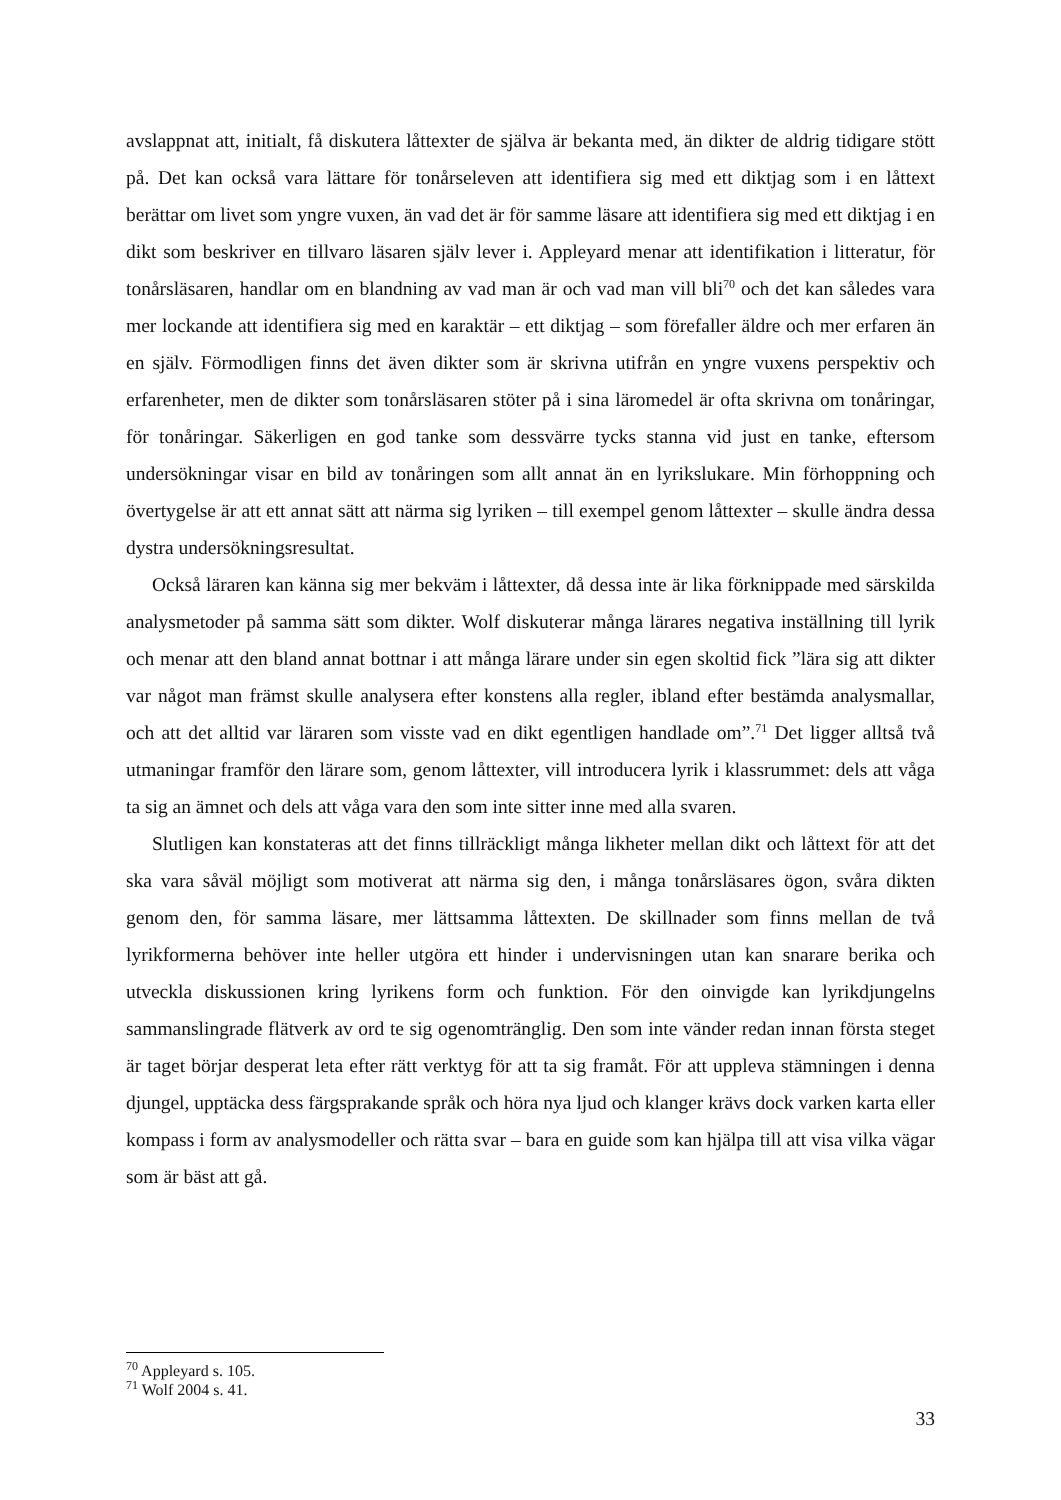avslappnat att, initialt, få diskutera låttexter de själva är bekanta med, än dikter de aldrig tidigare stött på. Det kan också vara lättare för tonårseleven att identifiera sig med ett diktjag som i en låttext berättar om livet som yngre vuxen, än vad det är för samme läsare att identifiera sig med ett diktjag i en dikt som beskriver en tillvaro läsaren själv lever i. Appleyard menar att identifikation i litteratur, för tonårsläsaren, handlar om en blandning av vad man är och vad man vill bli<sup>70</sup> och det kan således vara mer lockande att identifiera sig med en karaktär – ett diktjag – som förefaller äldre och mer erfaren än en själv. Förmodligen finns det även dikter som är skrivna utifrån en yngre vuxens perspektiv och erfarenheter, men de dikter som tonårsläsaren stöter på i sina läromedel är ofta skrivna om tonåringar, för tonåringar. Säkerligen en god tanke som dessvärre tycks stanna vid just en tanke, eftersom undersökningar visar en bild av tonåringen som allt annat än en lyrikslukare. Min förhoppning och övertygelse är att ett annat sätt att närma sig lyriken – till exempel genom låttexter – skulle ändra dessa dystra undersökningsresultat.
Också läraren kan känna sig mer bekväm i låttexter, då dessa inte är lika förknippade med särskilda analysmetoder på samma sätt som dikter. Wolf diskuterar många lärares negativa inställning till lyrik och menar att den bland annat bottnar i att många lärare under sin egen skoltid fick ”lära sig att dikter var något man främst skulle analysera efter konstens alla regler, ibland efter bestämda analysmallar, och att det alltid var läraren som visste vad en dikt egentligen handlade om”.<sup>71</sup> Det ligger alltså två utmaningar framför den lärare som, genom låttexter, vill introducera lyrik i klassrummet: dels att våga ta sig an ämnet och dels att våga vara den som inte sitter inne med alla svaren.
Slutligen kan konstateras att det finns tillräckligt många likheter mellan dikt och låttext för att det ska vara såväl möjligt som motiverat att närma sig den, i många tonårsläsares ögon, svåra dikten genom den, för samma läsare, mer lättsamma låttexten. De skillnader som finns mellan de två lyrikformerna behöver inte heller utgöra ett hinder i undervisningen utan kan snarare berika och utveckla diskussionen kring lyrikens form och funktion. För den oinvigde kan lyrikdjungelns sammanslingrade flätverk av ord te sig ogenomtränglig. Den som inte vänder redan innan första steget är taget börjar desperat leta efter rätt verktyg för att ta sig framåt. För att uppleva stämningen i denna djungel, upptäcka dess färgsprakande språk och höra nya ljud och klanger krävs dock varken karta eller kompass i form av analysmodeller och rätta svar – bara en guide som kan hjälpa till att visa vilka vägar som är bäst att gå.
<sup>70</sup> Appleyard s. 105.
<sup>71</sup> Wolf 2004 s. 41.
33